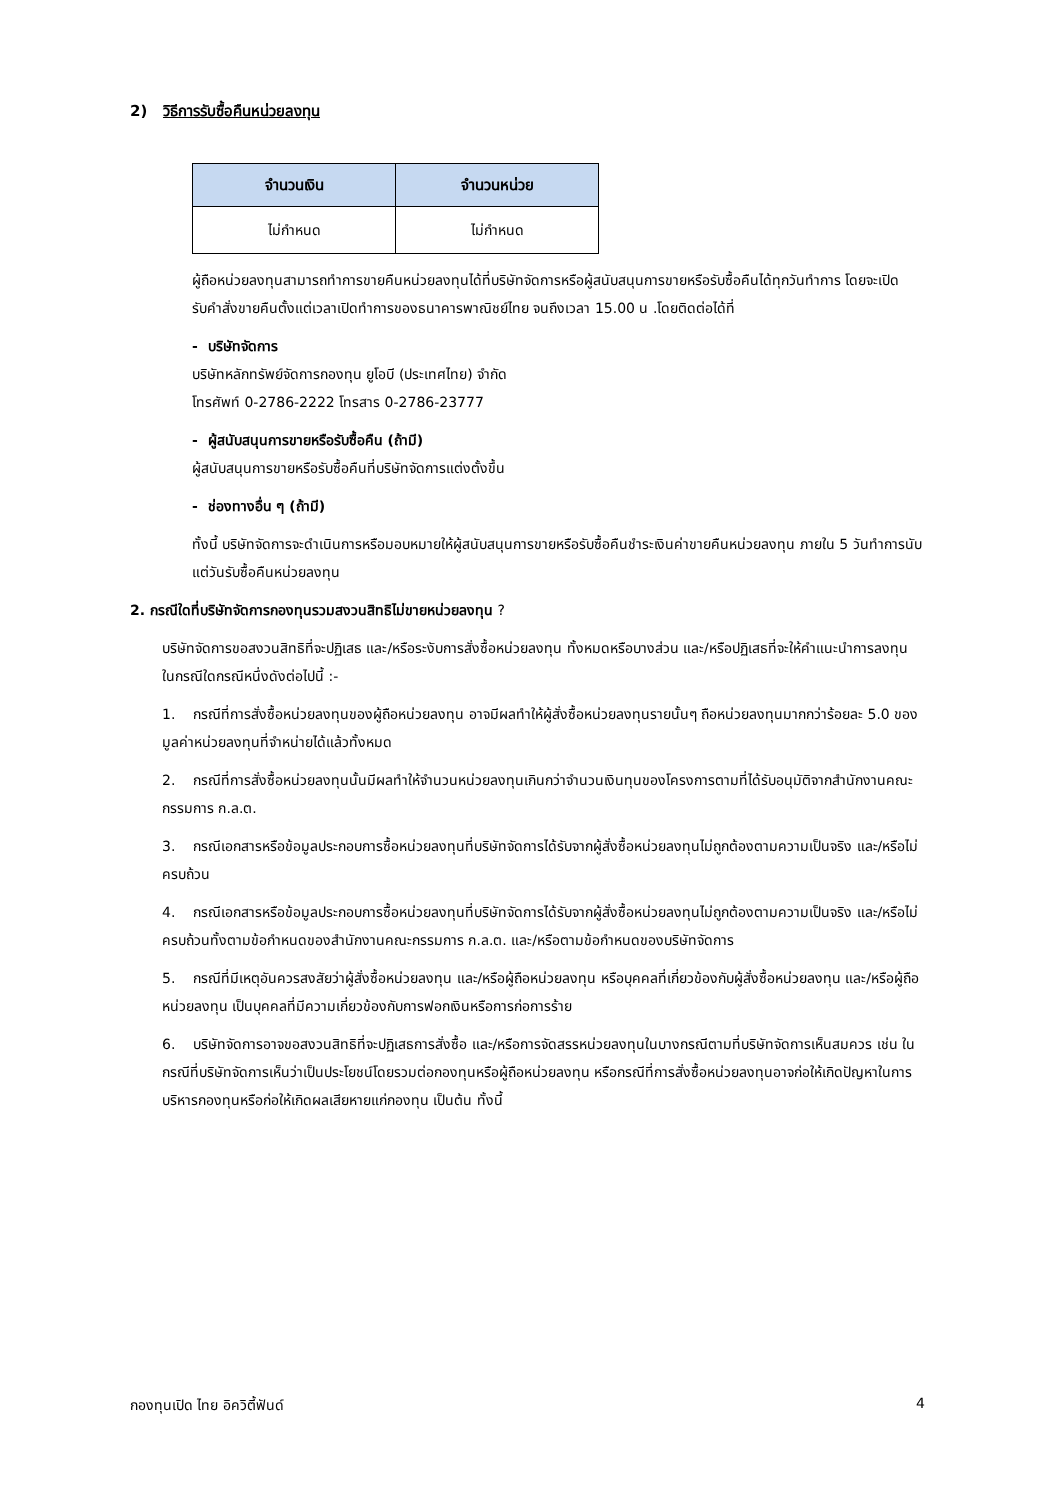2) วิธีการรับซื้อคืนหน่วยลงทุน
| จำนวนเงิน | จำนวนหน่วย |
| --- | --- |
| ไม่กำหนด | ไม่กำหนด |
ผู้ถือหน่วยลงทุนสามารถทำการขายคืนหน่วยลงทุนได้ที่บริษัทจัดการหรือผู้สนับสนุนการขายหรือรับซื้อคืนได้ทุกวันทำการ โดยจะเปิดรับคำสั่งขายคืนตั้งแต่เวลาเปิดทำการของธนาคารพาณิชย์ไทย จนถึงเวลา 15.00 น .โดยติดต่อได้ที่
- บริษัทจัดการ
บริษัทหลักทรัพย์จัดการกองทุน ยูโอบี (ประเทศไทย) จำกัด
โทรศัพท์ 0-2786-2222 โทรสาร 0-2786-23777
- ผู้สนับสนุนการขายหรือรับซื้อคืน (ถ้ามี)
ผู้สนับสนุนการขายหรือรับซื้อคืนที่บริษัทจัดการแต่งตั้งขึ้น
- ช่องทางอื่น ๆ (ถ้ามี)
ทั้งนี้ บริษัทจัดการจะดำเนินการหรือมอบหมายให้ผู้สนับสนุนการขายหรือรับซื้อคืนชำระเงินค่าขายคืนหน่วยลงทุน ภายใน 5 วันทำการนับแต่วันรับซื้อคืนหน่วยลงทุน
2. กรณีใดที่บริษัทจัดการกองทุนรวมสงวนสิทธิไม่ขายหน่วยลงทุน ?
บริษัทจัดการขอสงวนสิทธิที่จะปฏิเสธ และ/หรือระงับการสั่งซื้อหน่วยลงทุน ทั้งหมดหรือบางส่วน และ/หรือปฏิเสธที่จะให้คำแนะนำการลงทุน ในกรณีใดกรณีหนึ่งดังต่อไปนี้ :-
1. กรณีที่การสั่งซื้อหน่วยลงทุนของผู้ถือหน่วยลงทุน อาจมีผลทำให้ผู้สั่งซื้อหน่วยลงทุนรายนั้นๆ ถือหน่วยลงทุนมากกว่าร้อยละ 5.0 ของมูลค่าหน่วยลงทุนที่จำหน่ายได้แล้วทั้งหมด
2. กรณีที่การสั่งซื้อหน่วยลงทุนนั้นมีผลทำให้จำนวนหน่วยลงทุนเกินกว่าจำนวนเงินทุนของโครงการตามที่ได้รับอนุมัติจากสำนักงานคณะกรรมการ ก.ล.ต.
3. กรณีเอกสารหรือข้อมูลประกอบการซื้อหน่วยลงทุนที่บริษัทจัดการได้รับจากผู้สั่งซื้อหน่วยลงทุนไม่ถูกต้องตามความเป็นจริง และ/หรือไม่ครบถ้วน
4. กรณีเอกสารหรือข้อมูลประกอบการซื้อหน่วยลงทุนที่บริษัทจัดการได้รับจากผู้สั่งซื้อหน่วยลงทุนไม่ถูกต้องตามความเป็นจริง และ/หรือไม่ครบถ้วนทั้งตามข้อกำหนดของสำนักงานคณะกรรมการ ก.ล.ต. และ/หรือตามข้อกำหนดของบริษัทจัดการ
5. กรณีที่มีเหตุอันควรสงสัยว่าผู้สั่งซื้อหน่วยลงทุน และ/หรือผู้ถือหน่วยลงทุน หรือบุคคลที่เกี่ยวข้องกับผู้สั่งซื้อหน่วยลงทุน และ/หรือผู้ถือหน่วยลงทุน เป็นบุคคลที่มีความเกี่ยวข้องกับการฟอกเงินหรือการก่อการร้าย
6. บริษัทจัดการอาจขอสงวนสิทธิที่จะปฏิเสธการสั่งซื้อ และ/หรือการจัดสรรหน่วยลงทุนในบางกรณีตามที่บริษัทจัดการเห็นสมควร เช่น ในกรณีที่บริษัทจัดการเห็นว่าเป็นประโยชน์โดยรวมต่อกองทุนหรือผู้ถือหน่วยลงทุน หรือกรณีที่การสั่งซื้อหน่วยลงทุนอาจก่อให้เกิดปัญหาในการบริหารกองทุนหรือก่อให้เกิดผลเสียหายแก่กองทุน เป็นต้น ทั้งนี้
กองทุนเปิด ไทย อิควิตี้ฟันด์ 4